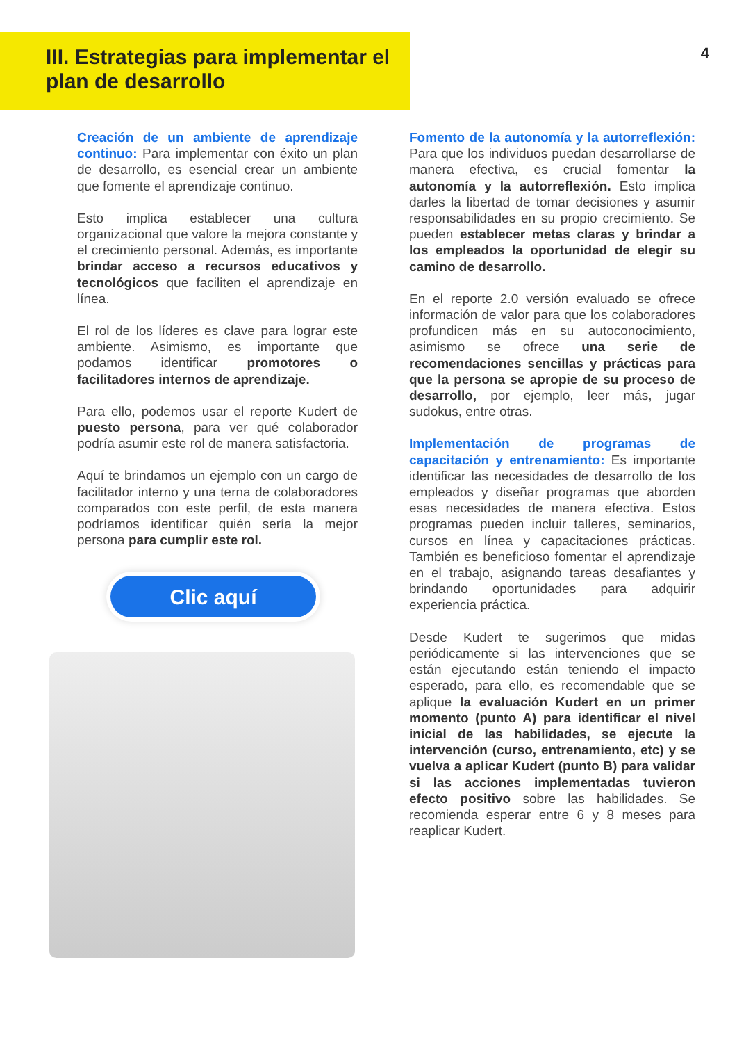III. Estrategias para implementar el plan de desarrollo
4
Creación de un ambiente de aprendizaje continuo: Para implementar con éxito un plan de desarrollo, es esencial crear un ambiente que fomente el aprendizaje continuo.
Esto implica establecer una cultura organizacional que valore la mejora constante y el crecimiento personal. Además, es importante brindar acceso a recursos educativos y tecnológicos que faciliten el aprendizaje en línea.
El rol de los líderes es clave para lograr este ambiente. Asimismo, es importante que podamos identificar promotores o facilitadores internos de aprendizaje.
Para ello, podemos usar el reporte Kudert de puesto persona, para ver qué colaborador podría asumir este rol de manera satisfactoria.
Aquí te brindamos un ejemplo con un cargo de facilitador interno y una terna de colaboradores comparados con este perfil, de esta manera podríamos identificar quién sería la mejor persona para cumplir este rol.
Clic aquí
Fomento de la autonomía y la autorreflexión: Para que los individuos puedan desarrollarse de manera efectiva, es crucial fomentar la autonomía y la autorreflexión. Esto implica darles la libertad de tomar decisiones y asumir responsabilidades en su propio crecimiento. Se pueden establecer metas claras y brindar a los empleados la oportunidad de elegir su camino de desarrollo.
En el reporte 2.0 versión evaluado se ofrece información de valor para que los colaboradores profundicen más en su autoconocimiento, asimismo se ofrece una serie de recomendaciones sencillas y prácticas para que la persona se apropie de su proceso de desarrollo, por ejemplo, leer más, jugar sudokus, entre otras.
Implementación de programas de capacitación y entrenamiento: Es importante identificar las necesidades de desarrollo de los empleados y diseñar programas que aborden esas necesidades de manera efectiva. Estos programas pueden incluir talleres, seminarios, cursos en línea y capacitaciones prácticas. También es beneficioso fomentar el aprendizaje en el trabajo, asignando tareas desafiantes y brindando oportunidades para adquirir experiencia práctica.
Desde Kudert te sugerimos que midas periódicamente si las intervenciones que se están ejecutando están teniendo el impacto esperado, para ello, es recomendable que se aplique la evaluación Kudert en un primer momento (punto A) para identificar el nivel inicial de las habilidades, se ejecute la intervención (curso, entrenamiento, etc) y se vuelva a aplicar Kudert (punto B) para validar si las acciones implementadas tuvieron efecto positivo sobre las habilidades. Se recomienda esperar entre 6 y 8 meses para reaplicar Kudert.